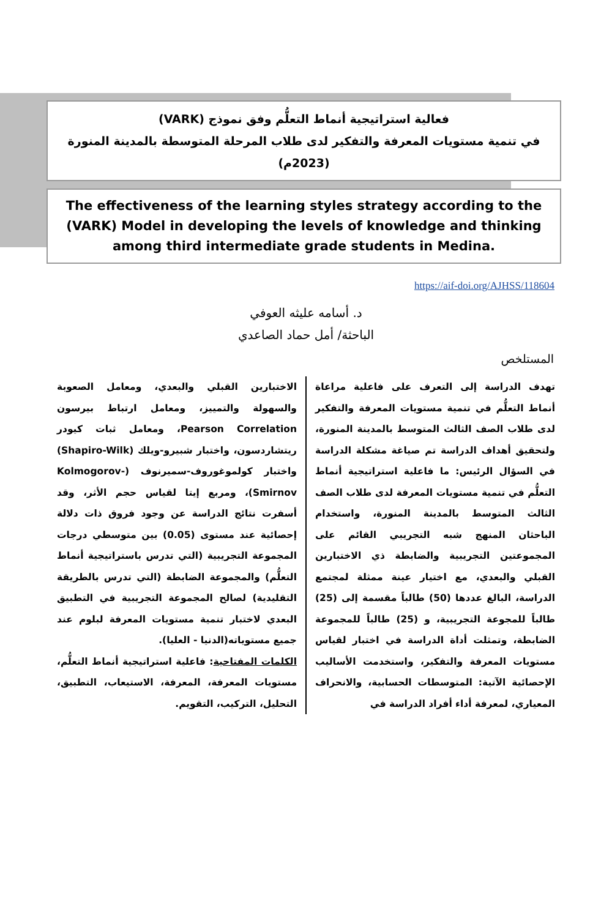فعالية استراتيجية أنماط التعلُّم وفق نموذج (VARK)
في تنمية مستويات المعرفة والتفكير لدى طلاب المرحلة المتوسطة بالمدينة المنورة (2023م)
The effectiveness of the learning styles strategy according to the (VARK) Model in developing the levels of knowledge and thinking
among third intermediate grade students in Medina.
https://aif-doi.org/AJHSS/118604
د. أسامه عليثه العوفي
الباحثة/ أمل حماد الصاعدي
المستلخص
تهدف الدراسة إلى التعرف على فاعلية مراعاة أنماط التعلُّم في تنمية مستويات المعرفة والتفكير لدى طلاب الصف الثالث المتوسط بالمدينة المنورة، ولتحقيق أهداف الدراسة تم صياغة مشكلة الدراسة في السؤال الرئيس: ما فاعلية استراتيجية أنماط التعلُّم في تنمية مستويات المعرفة لدى طلاب الصف الثالث المتوسط بالمدينة المنورة، واستخدام الباحثان المنهج شبه التجريبي القائم على المجموعتين التجريبية والضابطة ذي الاختبارين القبلي والبعدي، مع اختيار عينة ممثلة لمجتمع الدراسة، البالغ عددها (50) طالباً مقسمة إلى (25) طالباً للمجوعة التجريبية، و (25) طالباً للمجموعة الضابطة، وتمثلت أداة الدراسة في اختبار لقياس مستويات المعرفة والتفكير، واستخدمت الأساليب الإحصائية الآتية: المتوسطات الحسابية، والانحراف المعياري، لمعرفة أداء أفراد الدراسة في
الاختبارين القبلي والبعدي، ومعامل الصعوبة والسهولة والتمييز، ومعامل ارتباط بيرسون Pearson Correlation، ومعامل ثبات كيودر ريتشاردسون، واختبار شبيرو-ويلك (Shapiro-Wilk) واختبار كولموغوروف-سميرنوف (Kolmogorov-Smirnov)، ومربع إيتا لقياس حجم الأثر، وقد أسفرت نتائج الدراسة عن وجود فروق ذات دلالة إحصائية عند مستوى (0.05) بين متوسطي درجات المجموعة التجريبية (التي تدرس باستراتيجية أنماط التعلُّم) والمجموعة الضابطة (التي تدرس بالطريقة التقليدية) لصالح المجموعة التجريبية في التطبيق البعدي لاختبار تنمية مستويات المعرفة لبلوم عند جميع مستوياته(الدنيا - العليا).
الكلمات المفتاحية: فاعلية استراتيجية أنماط التعلُّم، مستويات المعرفة، المعرفة، الاستيعاب، التطبيق، التحليل، التركيب، التقويم.